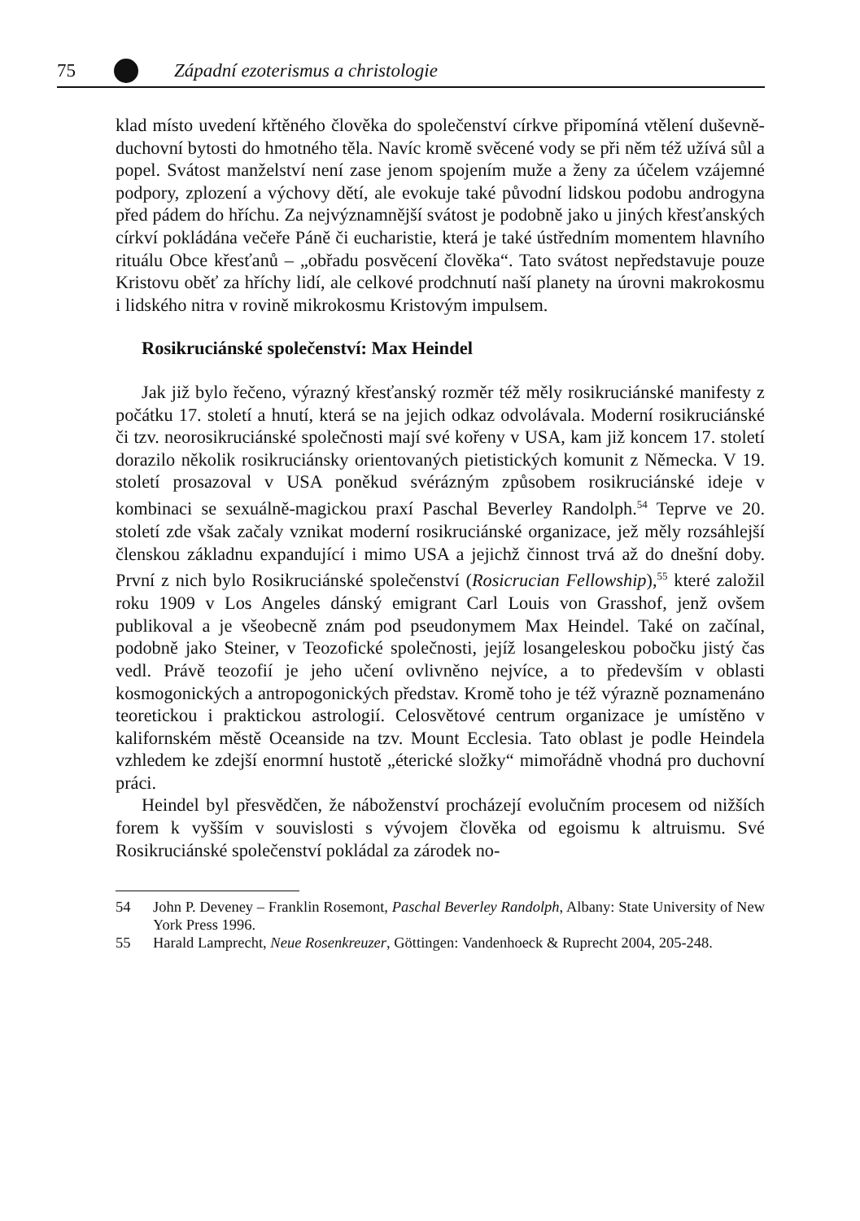75 Západní ezoterismus a christologie
klad místo uvedení křtěného člověka do společenství církve připomíná vtělení duševně-duchovní bytosti do hmotného těla. Navíc kromě svěcené vody se při něm též užívá sůl a popel. Svátost manželství není zase jenom spojením muže a ženy za účelem vzájemné podpory, zplození a výchovy dětí, ale evokuje také původní lidskou podobu androgyna před pádem do hříchu. Za nejvýznamnější svátost je podobně jako u jiných křesťanských církví pokládána večeře Páně či eucharistie, která je také ústředním momentem hlavního rituálu Obce křesťanů – „obřadu posvěcení člověka“. Tato svátost nepředstavuje pouze Kristovu oběť za hříchy lidí, ale celkové prodchnutí naší planety na úrovni makrokosmu i lidského nitra v rovině mikrokosmu Kristovým impulsem.
Rosikruciánské společenství: Max Heindel
Jak již bylo řečeno, výrazný křesťanský rozměr též měly rosikruciánské manifesty z počátku 17. století a hnutí, která se na jejich odkaz odvolávala. Moderní rosikruciánské či tzv. neorosikruciánské společnosti mají své kořeny v USA, kam již koncem 17. století dorazilo několik rosikruciánsky orientovaných pietistických komunit z Německa. V 19. století prosazoval v USA poněkud svérázným způsobem rosikruciánské ideje v kombinaci se sexuálně-magickou praxí Paschal Beverley Randolph.<sup>54</sup> Teprve ve 20. století zde však začaly vznikat moderní rosikruciánské organizace, jež měly rozsáhlejší členskou základnu expandující i mimo USA a jejichž činnost trvá až do dnešní doby. První z nich bylo Rosikruciánské společenství (Rosicrucian Fellowship),<sup>55</sup> které založil roku 1909 v Los Angeles dánský emigrant Carl Louis von Grasshof, jenž ovšem publikoval a je všeobecně znám pod pseudonymem Max Heindel. Také on začínal, podobně jako Steiner, v Teozofické společnosti, jejíž losangeleskou pobočku jistý čas vedl. Právě teozofií je jeho učení ovlivněno nejvíce, a to především v oblasti kosmogonických a antropogonických představ. Kromě toho je též výrazně poznamenáno teoretickou i praktickou astrologií. Celosvětové centrum organizace je umístěno v kalifornském městě Oceanside na tzv. Mount Ecclesia. Tato oblast je podle Heindela vzhledem ke zdejší enormní hustotě „éterické složky“ mimořádně vhodná pro duchovní práci.
Heindel byl přesvědčen, že náboženství procházejí evolučním procesem od nižších forem k vyšším v souvislosti s vývojem člověka od egoismu k altruismu. Své Rosikruciánské společenství pokládal za zárodek no-
54 John P. Deveney – Franklin Rosemont, Paschal Beverley Randolph, Albany: State University of New York Press 1996.
55 Harald Lamprecht, Neue Rosenkreuzer, Göttingen: Vandenhoeck & Ruprecht 2004, 205-248.